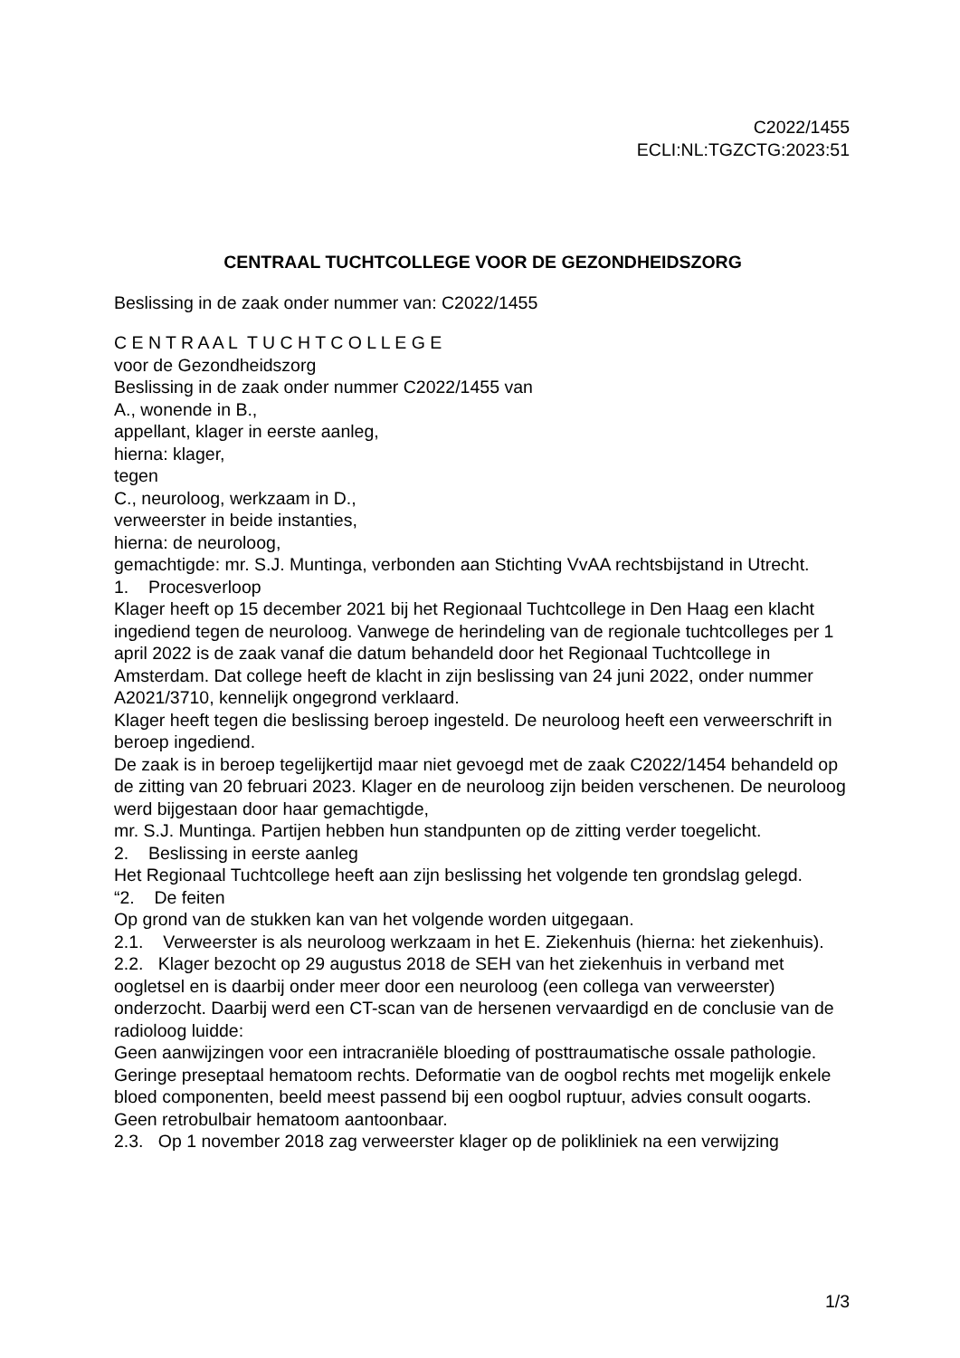C2022/1455
ECLI:NL:TGZCTG:2023:51
CENTRAAL TUCHTCOLLEGE VOOR DE GEZONDHEIDSZORG
Beslissing in de zaak onder nummer van: C2022/1455
C E N T R A A L T U C H T C O L L E G E
voor de Gezondheidszorg
Beslissing in de zaak onder nummer C2022/1455 van
A., wonende in B.,
appellant, klager in eerste aanleg,
hierna: klager,
tegen
C., neuroloog, werkzaam in D.,
verweerster in beide instanties,
hierna: de neuroloog,
gemachtigde: mr. S.J. Muntinga, verbonden aan Stichting VvAA rechtsbijstand in Utrecht.
1. Procesverloop
Klager heeft op 15 december 2021 bij het Regionaal Tuchtcollege in Den Haag een klacht ingediend tegen de neuroloog. Vanwege de herindeling van de regionale tuchtcolleges per 1 april 2022 is de zaak vanaf die datum behandeld door het Regionaal Tuchtcollege in Amsterdam. Dat college heeft de klacht in zijn beslissing van 24 juni 2022, onder nummer A2021/3710, kennelijk ongegrond verklaard.
Klager heeft tegen die beslissing beroep ingesteld. De neuroloog heeft een verweerschrift in beroep ingediend.
De zaak is in beroep tegelijkertijd maar niet gevoegd met de zaak C2022/1454 behandeld op de zitting van 20 februari 2023. Klager en de neuroloog zijn beiden verschenen. De neuroloog werd bijgestaan door haar gemachtigde,
mr. S.J. Muntinga. Partijen hebben hun standpunten op de zitting verder toegelicht.
2. Beslissing in eerste aanleg
Het Regionaal Tuchtcollege heeft aan zijn beslissing het volgende ten grondslag gelegd.
“2. De feiten
Op grond van de stukken kan van het volgende worden uitgegaan.
2.1. Verweerster is als neuroloog werkzaam in het E. Ziekenhuis (hierna: het ziekenhuis).
2.2. Klager bezocht op 29 augustus 2018 de SEH van het ziekenhuis in verband met oogletsel en is daarbij onder meer door een neuroloog (een collega van verweerster) onderzocht. Daarbij werd een CT-scan van de hersenen vervaardigd en de conclusie van de radioloog luidde:
Geen aanwijzingen voor een intracraniële bloeding of posttraumatische ossale pathologie. Geringe preseptaal hematoom rechts. Deformatie van de oogbol rechts met mogelijk enkele bloed componenten, beeld meest passend bij een oogbol ruptuur, advies consult oogarts. Geen retrobulbair hematoom aantoonbaar.
2.3. Op 1 november 2018 zag verweerster klager op de polikliniek na een verwijzing
1/3